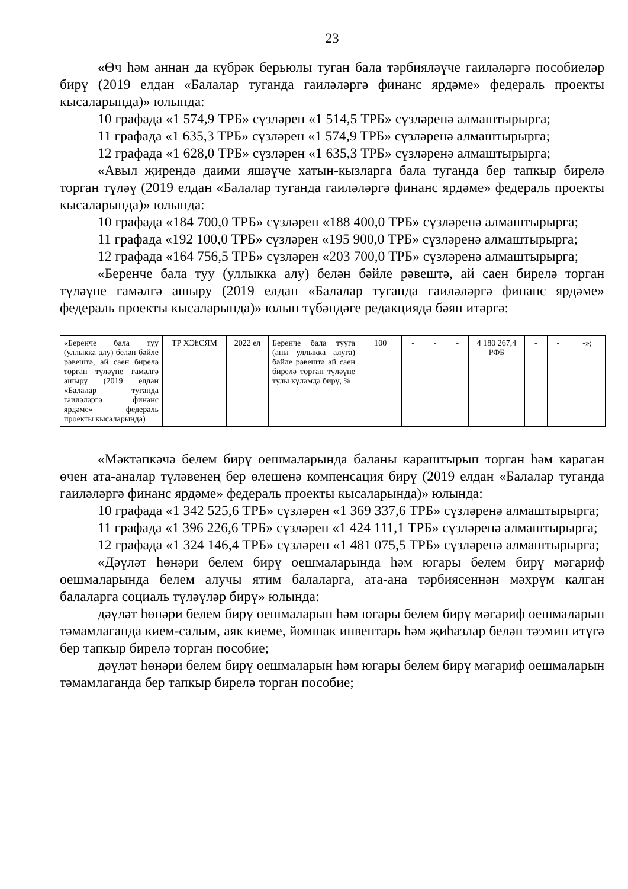23
«Өч һәм аннан да күбрәк берьюлы туган бала тәрбияләүче гаиләләргә пособиеләр бирү (2019 елдан «Балалар туганда гаиләләргә финанс ярдәме» федераль проекты кысаларында)» юлында:
10 графада «1 574,9 ТРБ» сүзләрен «1 514,5 ТРБ» сүзләренә алмаштырырга;
11 графада «1 635,3 ТРБ» сүзләрен «1 574,9 ТРБ» сүзләренә алмаштырырга;
12 графада «1 628,0 ТРБ» сүзләрен «1 635,3 ТРБ» сүзләренә алмаштырырга;
«Авыл җирендә даими яшәүче хатын-кызларга бала туганда бер тапкыр бирелә торган түләү (2019 елдан «Балалар туганда гаиләләргә финанс ярдәме» федераль проекты кысаларында)» юлында:
10 графада «184 700,0 ТРБ» сүзләрен «188 400,0 ТРБ» сүзләренә алмаш­тырырга;
11 графада «192 100,0 ТРБ» сүзләрен «195 900,0 ТРБ» сүзләренә алмаш­тырырга;
12 графада «164 756,5 ТРБ» сүзләрен «203 700,0 ТРБ» сүзләренә алмаш­тырырга;
«Беренче бала туу (уллыкка алу) белән бәйле рәвештә, ай саен бирелә торган түләүне гамәлгә ашыру (2019 елдан «Балалар туганда гаиләләргә финанс ярдәме» федераль проекты кысаларында)» юлын түбәндәге редакциядә бәян итәргә:
| «Беренче бала туу (уллыкка алу) белән бәйле рәвештә, ай саен бирелә торган түләүне гамәлгә ашыру (2019 елдан «Балалар туганда гаиләләргә финанс ярдәме» федераль проекты кысаларында) | ТР ХЭһСЯМ | 2022 ел | Беренче бала тууга (аны уллыкка алуга) бәйле рәвештә ай саен бирелә торган түләүне тулы күләмдә бирү, % | 100 | - | - | - | 4 180 267,4 РФБ | - | - | -»; |
«Мәктәпкәчә белем бирү оешмаларында баланы караштырып торган һәм караган өчен ата-аналар түләвенең бер өлешенә компенсация бирү (2019 елдан «Балалар туганда гаиләләргә финанс ярдәме» федераль проекты кысаларында)» юлында:
10 графада «1 342 525,6 ТРБ» сүзләрен «1 369 337,6 ТРБ» сүзләренә алмаш­тырырга;
11 графада «1 396 226,6 ТРБ» сүзләрен «1 424 111,1 ТРБ» сүзләренә алмаш­тырырга;
12 графада «1 324 146,4 ТРБ» сүзләрен «1 481 075,5 ТРБ» сүзләренә алмаш­тырырга;
«Дәүләт һөнәри белем бирү оешмаларында һәм югары белем бирү мәгариф оешмаларында белем алучы ятим балаларга, ата-ана тәрбиясеннән мәхрүм калган балаларга социаль түләүләр бирү» юлында:
дәүләт һөнәри белем бирү оешмаларын һәм югары белем бирү мәгариф оешмаларын тәмамлаганда кием-салым, аяк киеме, йомшак инвентарь һәм җиһазлар белән тәэмин итүгә бер тапкыр бирелә торган пособие;
дәүләт һөнәри белем бирү оешмаларын һәм югары белем бирү мәгариф оешмаларын тәмамлаганда бер тапкыр бирелә торган пособие;